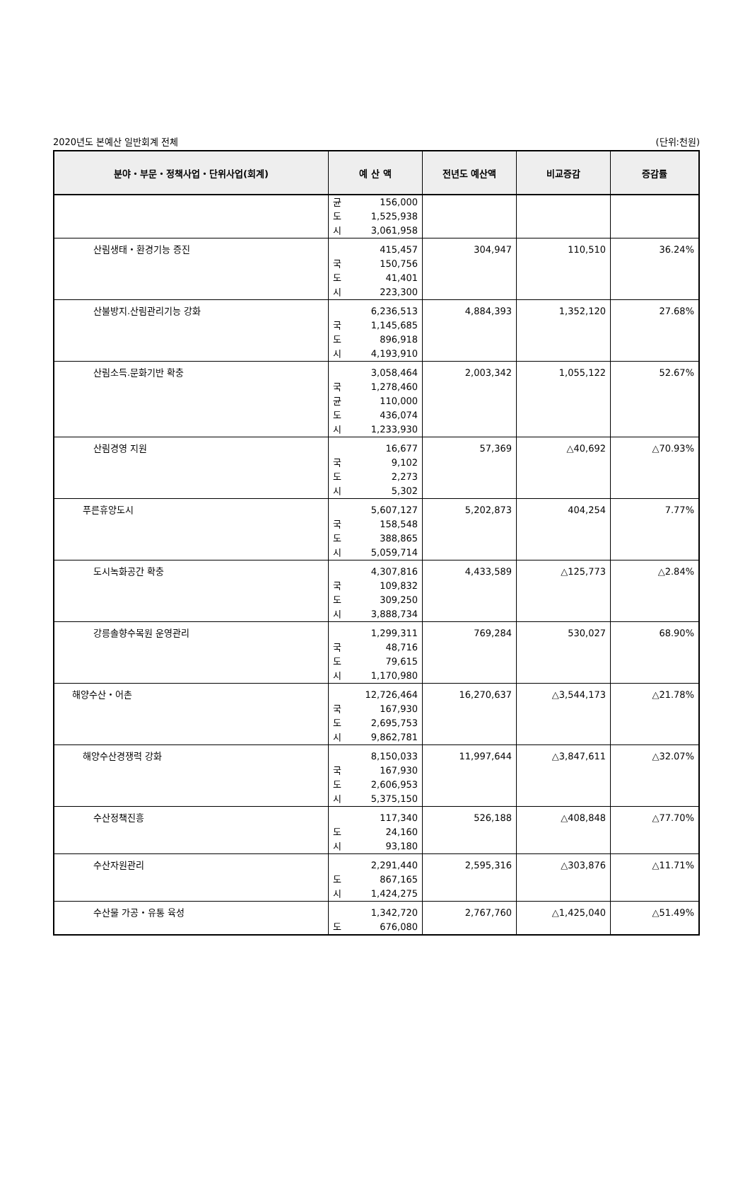2020년도 본예산 일반회계 전체 (단위:천원)
| 분야・부문・정책사업・단위사업(회계) | 예 산 액 | 전년도 예산액 | 비교증감 | 증감률 |
| --- | --- | --- | --- | --- |
| | 균 156,000 도 1,525,938 시 3,061,958 | | | |
| 산림생태・환경기능 증진 | 415,457 국 150,756 도 41,401 시 223,300 | 304,947 | 110,510 | 36.24% |
| 산불방지.산림관리기능 강화 | 6,236,513 국 1,145,685 도 896,918 시 4,193,910 | 4,884,393 | 1,352,120 | 27.68% |
| 산림소득.문화기반 확충 | 3,058,464 국 1,278,460 균 110,000 도 436,074 시 1,233,930 | 2,003,342 | 1,055,122 | 52.67% |
| 산림경영 지원 | 16,677 국 9,102 도 2,273 시 5,302 | 57,369 | △40,692 | △70.93% |
| 푸른휴양도시 | 5,607,127 국 158,548 도 388,865 시 5,059,714 | 5,202,873 | 404,254 | 7.77% |
| 도시녹화공간 확충 | 4,307,816 국 109,832 도 309,250 시 3,888,734 | 4,433,589 | △125,773 | △2.84% |
| 강릉솔향수목원 운영관리 | 1,299,311 국 48,716 도 79,615 시 1,170,980 | 769,284 | 530,027 | 68.90% |
| 해양수산・어촌 | 12,726,464 국 167,930 도 2,695,753 시 9,862,781 | 16,270,637 | △3,544,173 | △21.78% |
| 해양수산경쟁력 강화 | 8,150,033 국 167,930 도 2,606,953 시 5,375,150 | 11,997,644 | △3,847,611 | △32.07% |
| 수산정책진흥 | 117,340 도 24,160 시 93,180 | 526,188 | △408,848 | △77.70% |
| 수산자원관리 | 2,291,440 도 867,165 시 1,424,275 | 2,595,316 | △303,876 | △11.71% |
| 수산물 가공・유통 육성 | 1,342,720 도 676,080 | 2,767,760 | △1,425,040 | △51.49% |